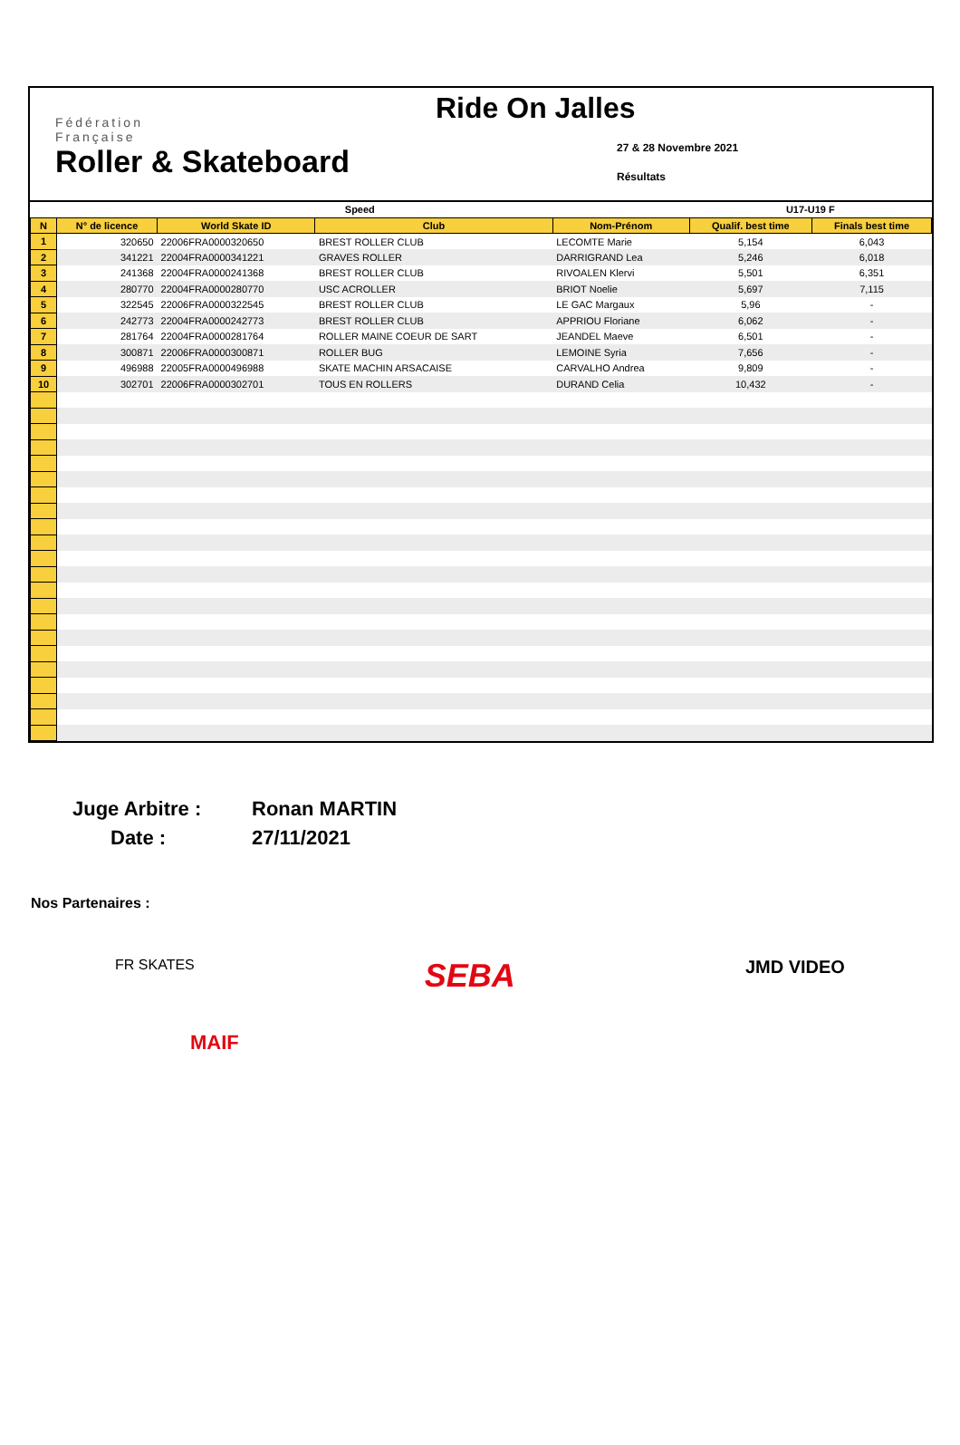Fédération
Française
Roller & Skateboard
Ride On Jalles
27 & 28 Novembre 2021
Résultats
| Speed | | | | | U17-U19 F | |
| N | N° de licence | World Skate ID | Club | Nom-Prénom | Qualif. best time | Finals best time |
| 1 | 320650 | 22006FRA0000320650 | BREST ROLLER CLUB | LECOMTE Marie | 5,154 | 6,043 |
| 2 | 341221 | 22004FRA0000341221 | GRAVES ROLLER | DARRIGRAND Lea | 5,246 | 6,018 |
| 3 | 241368 | 22004FRA0000241368 | BREST ROLLER CLUB | RIVOALEN Klervi | 5,501 | 6,351 |
| 4 | 280770 | 22004FRA0000280770 | USC ACROLLER | BRIOT Noelie | 5,697 | 7,115 |
| 5 | 322545 | 22006FRA0000322545 | BREST ROLLER CLUB | LE GAC Margaux | 5,96 | - |
| 6 | 242773 | 22004FRA0000242773 | BREST ROLLER CLUB | APPRIOU Floriane | 6,062 | - |
| 7 | 281764 | 22004FRA0000281764 | ROLLER MAINE COEUR DE SART | JEANDEL Maeve | 6,501 | - |
| 8 | 300871 | 22006FRA0000300871 | ROLLER BUG | LEMOINE Syria | 7,656 | - |
| 9 | 496988 | 22005FRA0000496988 | SKATE MACHIN ARSACAISE | CARVALHO Andrea | 9,809 | - |
| 10 | 302701 | 22006FRA0000302701 | TOUS EN ROLLERS | DURAND Celia | 10,432 | - |
Juge Arbitre :
Ronan MARTIN
Date :
27/11/2021
Nos Partenaires :
FR SKATES SEBA JMD VIDEO
MAIF